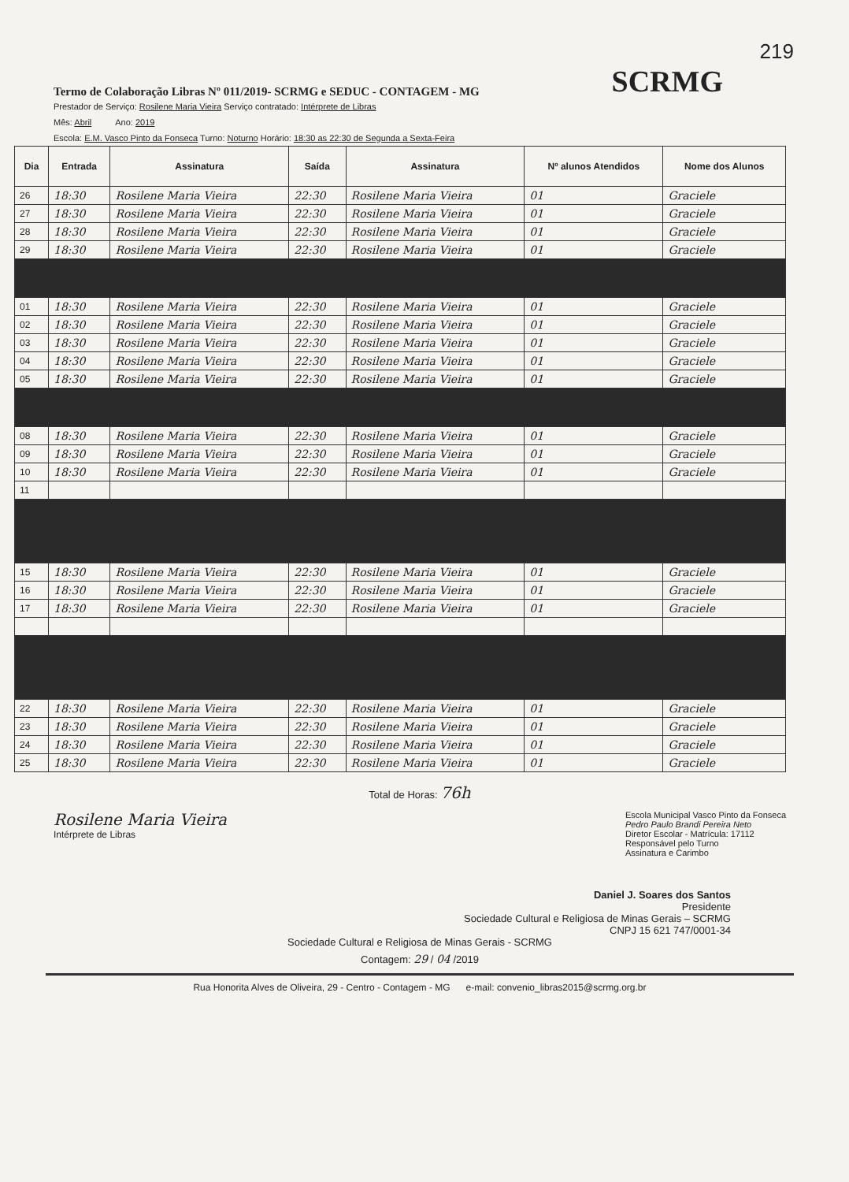219
Termo de Colaboração Libras Nº 011/2019- SCRMG e SEDUC - CONTAGEM - MG
SCRMG
Prestador de Serviço: Rosilene Maria Vieira Serviço contratado: Intérprete de Libras
Mês: Abril Ano: 2019
Escola: E.M. Vasco Pinto da Fonseca Turno: Noturno Horário: 18:30 as 22:30 de Segunda a Sexta-Feira
| Dia | Entrada | Assinatura | Saída | Assinatura | Nº alunos Atendidos | Nome dos Alunos |
| --- | --- | --- | --- | --- | --- | --- |
| 26 | 18:30 | Rosilene Maria Vieira | 22:30 | Rosilene Maria Vieira | 01 | Graciele |
| 27 | 18:30 | Rosilene Maria Vieira | 22:30 | Rosilene Maria Vieira | 01 | Graciele |
| 28 | 18:30 | Rosilene Maria Vieira | 22:30 | Rosilene Maria Vieira | 01 | Graciele |
| 29 | 18:30 | Rosilene Maria Vieira | 22:30 | Rosilene Maria Vieira | 01 | Graciele |
| 01 | 18:30 | Rosilene Maria Vieira | 22:30 | Rosilene Maria Vieira | 01 | Graciele |
| 02 | 18:30 | Rosilene Maria Vieira | 22:30 | Rosilene Maria Vieira | 01 | Graciele |
| 03 | 18:30 | Rosilene Maria Vieira | 22:30 | Rosilene Maria Vieira | 01 | Graciele |
| 04 | 18:30 | Rosilene Maria Vieira | 22:30 | Rosilene Maria Vieira | 01 | Graciele |
| 05 | 18:30 | Rosilene Maria Vieira | 22:30 | Rosilene Maria Vieira | 01 | Graciele |
| 08 | 18:30 | Rosilene Maria Vieira | 22:30 | Rosilene Maria Vieira | 01 | Graciele |
| 09 | 18:30 | Rosilene Maria Vieira | 22:30 | Rosilene Maria Vieira | 01 | Graciele |
| 10 | 18:30 | Rosilene Maria Vieira | 22:30 | Rosilene Maria Vieira | 01 | Graciele |
| 11 | | | | | | |
| 15 | 18:30 | Rosilene Maria Vieira | 22:30 | Rosilene Maria Vieira | 01 | Graciele |
| 16 | 18:30 | Rosilene Maria Vieira | 22:30 | Rosilene Maria Vieira | 01 | Graciele |
| 17 | 18:30 | Rosilene Maria Vieira | 22:30 | Rosilene Maria Vieira | 01 | Graciele |
| 22 | 18:30 | Rosilene Maria Vieira | 22:30 | Rosilene Maria Vieira | 01 | Graciele |
| 23 | 18:30 | Rosilene Maria Vieira | 22:30 | Rosilene Maria Vieira | 01 | Graciele |
| 24 | 18:30 | Rosilene Maria Vieira | 22:30 | Rosilene Maria Vieira | 01 | Graciele |
| 25 | 18:30 | Rosilene Maria Vieira | 22:30 | Rosilene Maria Vieira | 01 | Graciele |
Total de Horas: 76h
Rosilene Maria Vieira
Intérprete de Libras
Escola Municipal Vasco Pinto da Fonseca
Pedro Paulo Brandi Pereira Neto
Diretor Escolar - Matrícula: 17112
Responsável pelo Turno
Assinatura e Carimbo
Daniel J. Soares dos Santos
Presidente
Sociedade Cultural e Religiosa de Minas Gerais – SCRMG
CNPJ 15 621 747/0001-34
Sociedade Cultural e Religiosa de Minas Gerais - SCRMG
Contagem: 29 / 04 /2019
Rua Honorita Alves de Oliveira, 29 - Centro - Contagem - MG e-mail: convenio_libras2015@scrmg.org.br